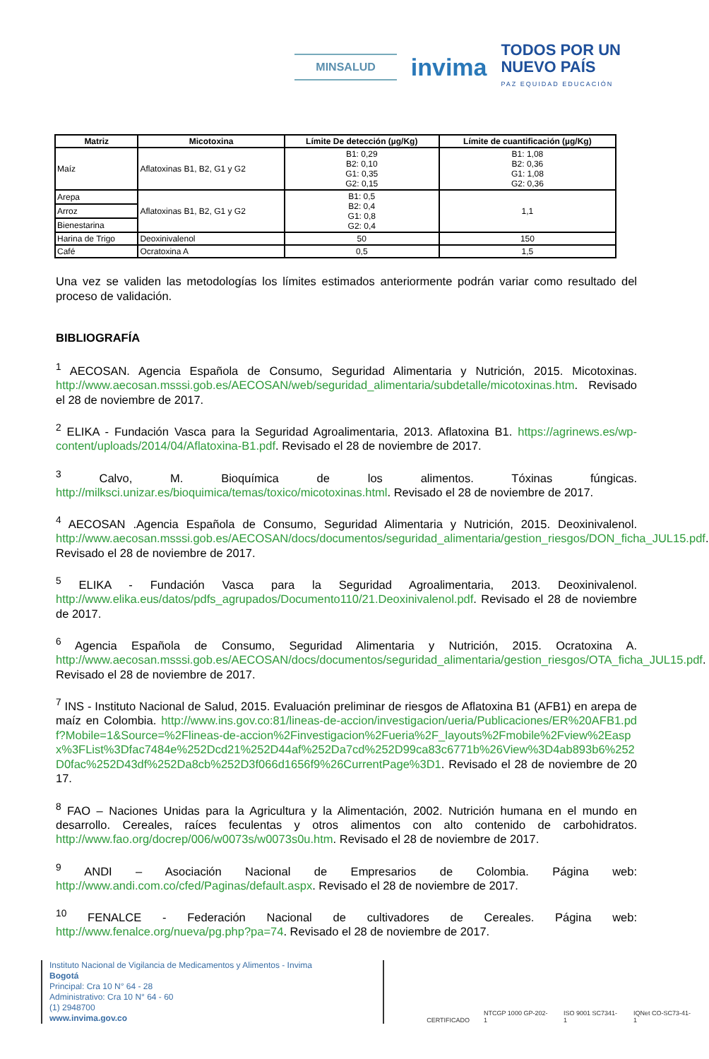MINSALUD
invima
TODOS POR UN
NUEVO PAÍS
PAZ EQUIDAD EDUCACIÓN
| Matriz | Micotoxina | Límite De detección (µg/Kg) | Límite de cuantificación (µg/Kg) |
| --- | --- | --- | --- |
| Maíz | Aflatoxinas B1, B2, G1 y G2 | B1: 0,29 B2: 0,10 G1: 0,35 G2: 0,15 | B1: 1,08 B2: 0,36 G1: 1,08 G2: 0,36 |
| Arepa | Aflatoxinas B1, B2, G1 y G2 | B1: 0,5 B2: 0,4 G1: 0,8 G2: 0,4 | 1,1 |
| Arroz | | | |
| Bienestarina | | | |
| Harina de Trigo | Deoxinivalenol | 50 | 150 |
| Café | Ocratoxina A | 0,5 | 1,5 |
Una vez se validen las metodologías los límites estimados anteriormente podrán variar como resultado del proceso de validación.
BIBLIOGRAFÍA
<sup>1</sup> AECOSAN. Agencia Española de Consumo, Seguridad Alimentaria y Nutrición, 2015. Micotoxinas. http://www.aecosan.msssi.gob.es/AECOSAN/web/seguridad_alimentaria/subdetalle/micotoxinas.htm. Revisado el 28 de noviembre de 2017.
<sup>2</sup> ELIKA - Fundación Vasca para la Seguridad Agroalimentaria, 2013. Aflatoxina B1. https://agrinews.es/wp-content/uploads/2014/04/Aflatoxina-B1.pdf. Revisado el 28 de noviembre de 2017.
<sup>3</sup> Calvo, M. Bioquímica de los alimentos. Tóxinas fúngicas. http://milksci.unizar.es/bioquimica/temas/toxico/micotoxinas.html. Revisado el 28 de noviembre de 2017.
<sup>4</sup> AECOSAN .Agencia Española de Consumo, Seguridad Alimentaria y Nutrición, 2015. Deoxinivalenol. http://www.aecosan.msssi.gob.es/AECOSAN/docs/documentos/seguridad_alimentaria/gestion_riesgos/DON_ficha_JUL15.pdf. Revisado el 28 de noviembre de 2017.
<sup>5</sup> ELIKA - Fundación Vasca para la Seguridad Agroalimentaria, 2013. Deoxinivalenol. http://www.elika.eus/datos/pdfs_agrupados/Documento110/21.Deoxinivalenol.pdf. Revisado el 28 de noviembre de 2017.
<sup>6</sup> Agencia Española de Consumo, Seguridad Alimentaria y Nutrición, 2015. Ocratoxina A. http://www.aecosan.msssi.gob.es/AECOSAN/docs/documentos/seguridad_alimentaria/gestion_riesgos/OTA_ficha_JUL15.pdf. Revisado el 28 de noviembre de 2017.
<sup>7</sup> INS - Instituto Nacional de Salud, 2015. Evaluación preliminar de riesgos de Aflatoxina B1 (AFB1) en arepa de maíz en Colombia. http://www.ins.gov.co:81/lineas-de-accion/investigacion/ueria/Publicaciones/ER%20AFB1.pdf?Mobile=1&Source=%2Flineas-de-accion%2Finvestigacion%2Fueria%2F_layouts%2Fmobile%2Fview%2Easpx%3FList%3Dfac7484e%252Dcd21%252D44af%252Da7cd%252D99ca83c6771b%26View%3D4ab893b6%252D0fac%252D43df%252Da8cb%252D3f066d1656f9%26CurrentPage%3D1. Revisado el 28 de noviembre de 2017.
<sup>8</sup> FAO – Naciones Unidas para la Agricultura y la Alimentación, 2002. Nutrición humana en el mundo en desarrollo. Cereales, raíces feculentas y otros alimentos con alto contenido de carbohidratos. http://www.fao.org/docrep/006/w0073s/w0073s0u.htm. Revisado el 28 de noviembre de 2017.
<sup>9</sup> ANDI – Asociación Nacional de Empresarios de Colombia. Página web: http://www.andi.com.co/cfed/Paginas/default.aspx. Revisado el 28 de noviembre de 2017.
<sup>10</sup> FENALCE - Federación Nacional de cultivadores de Cereales. Página web: http://www.fenalce.org/nueva/pg.php?pa=74. Revisado el 28 de noviembre de 2017.
Instituto Nacional de Vigilancia de Medicamentos y Alimentos - Invima
Bogotá
Principal: Cra 10 N° 64 - 28
Administrativo: Cra 10 N° 64 - 60
(1) 2948700
www.invima.gov.co
CERTIFICADO NTCGP 1000 GP-202-1 ISO 9001 SC7341-1 IQNet CO-SC73-41-1